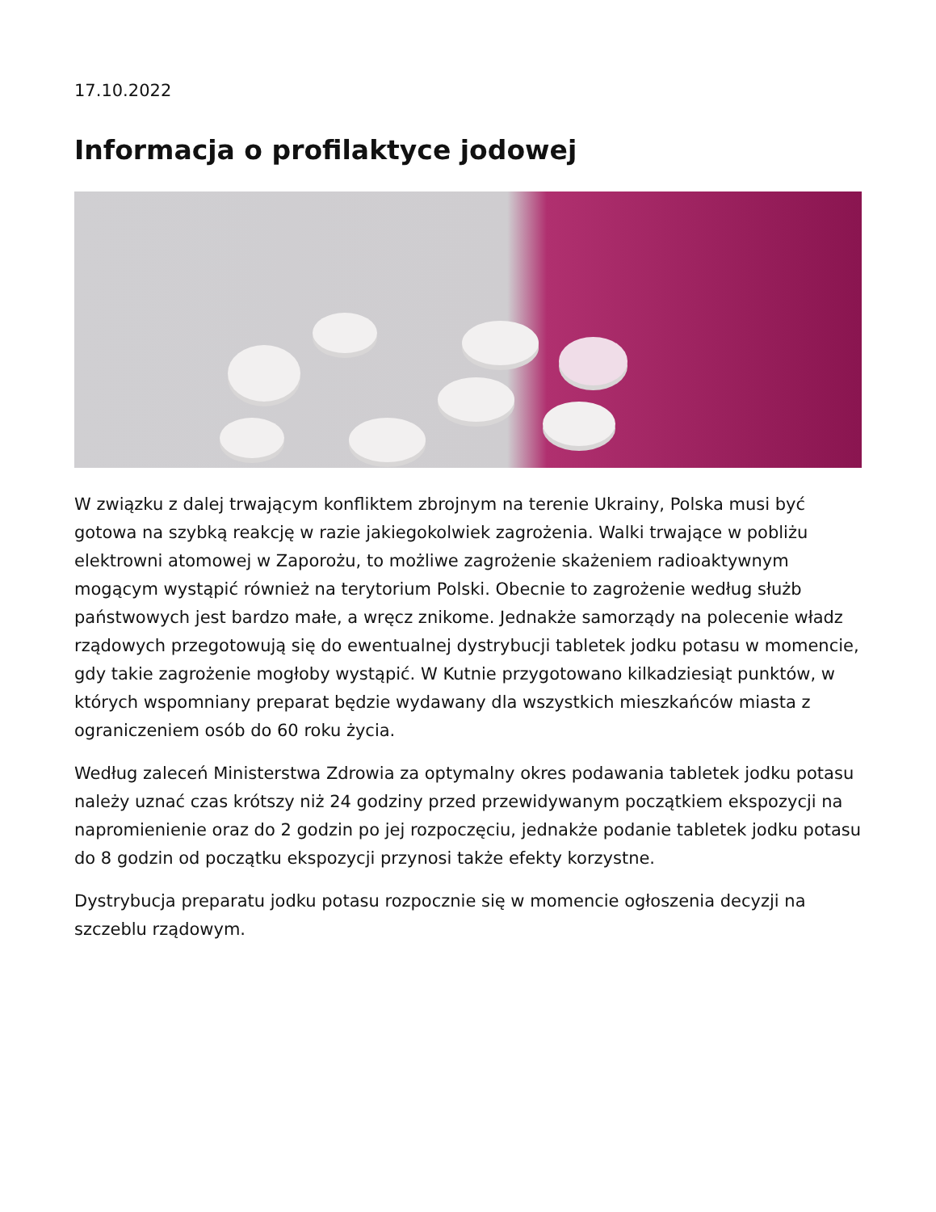17.10.2022
Informacja o profilaktyce jodowej
W związku z dalej trwającym konfliktem zbrojnym na terenie Ukrainy, Polska musi być gotowa na szybką reakcję w razie jakiegokolwiek zagrożenia. Walki trwające w pobliżu elektrowni atomowej w Zaporożu, to możliwe zagrożenie skażeniem radioaktywnym mogącym wystąpić również na terytorium Polski. Obecnie to zagrożenie według służb państwowych jest bardzo małe, a wręcz znikome. Jednakże samorządy na polecenie władz rządowych przegotowują się do ewentualnej dystrybucji tabletek jodku potasu w momencie, gdy takie zagrożenie mogłoby wystąpić. W Kutnie przygotowano kilkadziesiąt punktów, w których wspomniany preparat będzie wydawany dla wszystkich mieszkańców miasta z ograniczeniem osób do 60 roku życia.
Według zaleceń Ministerstwa Zdrowia za optymalny okres podawania tabletek jodku potasu należy uznać czas krótszy niż 24 godziny przed przewidywanym początkiem ekspozycji na napromienienie oraz do 2 godzin po jej rozpoczęciu, jednakże podanie tabletek jodku potasu do 8 godzin od początku ekspozycji przynosi także efekty korzystne.
Dystrybucja preparatu jodku potasu rozpocznie się w momencie ogłoszenia decyzji na szczeblu rządowym.